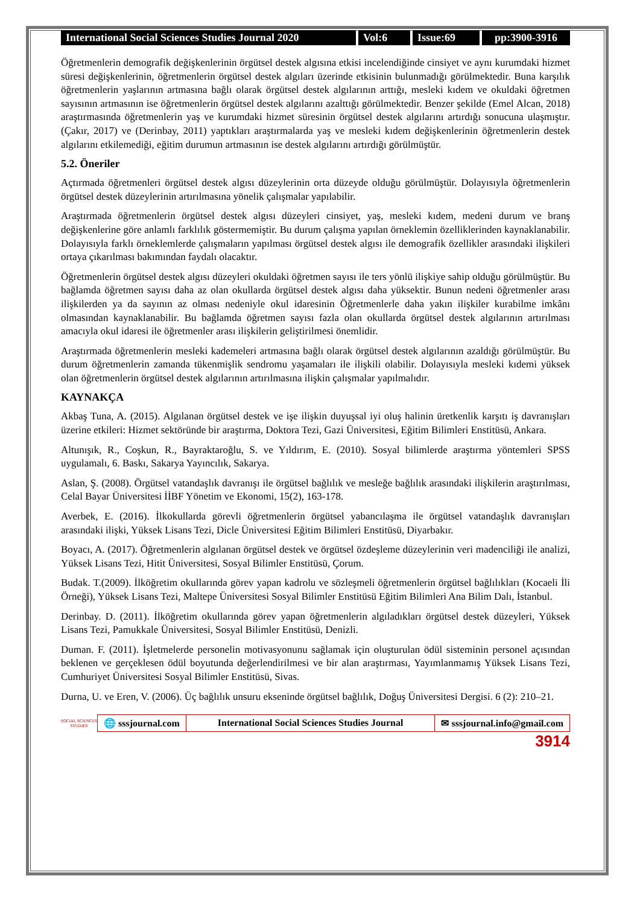International Social Sciences Studies Journal 2020
Vol:6 Issue:69 pp:3900-3916
Öğretmenlerin demografik değişkenlerinin örgütsel destek algısına etkisi incelendiğinde cinsiyet ve aynı kurumdaki hizmet süresi değişkenlerinin, öğretmenlerin örgütsel destek algıları üzerinde etkisinin bulunmadığı görülmektedir. Buna karşılık öğretmenlerin yaşlarının artmasına bağlı olarak örgütsel destek algılarının arttığı, mesleki kıdem ve okuldaki öğretmen sayısının artmasının ise öğretmenlerin örgütsel destek algılarını azalttığı görülmektedir. Benzer şekilde (Emel Alcan, 2018) araştırmasında öğretmenlerin yaş ve kurumdaki hizmet süresinin örgütsel destek algılarını artırdığı sonucuna ulaşmıştır. (Çakır, 2017) ve (Derinbay, 2011) yaptıkları araştırmalarda yaş ve mesleki kıdem değişkenlerinin öğretmenlerin destek algılarını etkilemediği, eğitim durumun artmasının ise destek algılarını artırdığı görülmüştür.
5.2. Öneriler
Açtırmada öğretmenleri örgütsel destek algısı düzeylerinin orta düzeyde olduğu görülmüştür. Dolayısıyla öğretmenlerin örgütsel destek düzeylerinin artırılmasına yönelik çalışmalar yapılabilir.
Araştırmada öğretmenlerin örgütsel destek algısı düzeyleri cinsiyet, yaş, mesleki kıdem, medeni durum ve branş değişkenlerine göre anlamlı farklılık göstermemiştir. Bu durum çalışma yapılan örneklemin özelliklerinden kaynaklanabilir. Dolayısıyla farklı örneklemlerde çalışmaların yapılması örgütsel destek algısı ile demografik özellikler arasındaki ilişkileri ortaya çıkarılması bakımından faydalı olacaktır.
Öğretmenlerin örgütsel destek algısı düzeyleri okuldaki öğretmen sayısı ile ters yönlü ilişkiye sahip olduğu görülmüştür. Bu bağlamda öğretmen sayısı daha az olan okullarda örgütsel destek algısı daha yüksektir. Bunun nedeni öğretmenler arası ilişkilerden ya da sayının az olması nedeniyle okul idaresinin Öğretmenlerle daha yakın ilişkiler kurabilme imkânı olmasından kaynaklanabilir. Bu bağlamda öğretmen sayısı fazla olan okullarda örgütsel destek algılarının artırılması amacıyla okul idaresi ile öğretmenler arası ilişkilerin geliştirilmesi önemlidir.
Araştırmada öğretmenlerin mesleki kademeleri artmasına bağlı olarak örgütsel destek algılarının azaldığı görülmüştür. Bu durum öğretmenlerin zamanda tükenmişlik sendromu yaşamaları ile ilişkili olabilir. Dolayısıyla mesleki kıdemi yüksek olan öğretmenlerin örgütsel destek algılarının artırılmasına ilişkin çalışmalar yapılmalıdır.
KAYNAKÇA
Akbaş Tuna, A. (2015). Algılanan örgütsel destek ve işe ilişkin duyuşsal iyi oluş halinin üretkenlik karşıtı iş davranışları üzerine etkileri: Hizmet sektöründe bir araştırma, Doktora Tezi, Gazi Üniversitesi, Eğitim Bilimleri Enstitüsü, Ankara.
Altunışık, R., Coşkun, R., Bayraktaroğlu, S. ve Yıldırım, E. (2010). Sosyal bilimlerde araştırma yöntemleri SPSS uygulamalı, 6. Baskı, Sakarya Yayıncılık, Sakarya.
Aslan, Ş. (2008). Örgütsel vatandaşlık davranışı ile örgütsel bağlılık ve mesleğe bağlılık arasındaki ilişkilerin araştırılması, Celal Bayar Üniversitesi İİBF Yönetim ve Ekonomi, 15(2), 163-178.
Averbek, E. (2016). İlkokullarda görevli öğretmenlerin örgütsel yabancılaşma ile örgütsel vatandaşlık davranışları arasındaki ilişki, Yüksek Lisans Tezi, Dicle Üniversitesi Eğitim Bilimleri Enstitüsü, Diyarbakır.
Boyacı, A. (2017). Öğretmenlerin algılanan örgütsel destek ve örgütsel özdeşleme düzeylerinin veri madenciliği ile analizi, Yüksek Lisans Tezi, Hitit Üniversitesi, Sosyal Bilimler Enstitüsü, Çorum.
Budak. T.(2009). İlköğretim okullarında görev yapan kadrolu ve sözleşmeli öğretmenlerin örgütsel bağlılıkları (Kocaeli İli Örneği), Yüksek Lisans Tezi, Maltepe Üniversitesi Sosyal Bilimler Enstitüsü Eğitim Bilimleri Ana Bilim Dalı, İstanbul.
Derinbay. D. (2011). İlköğretim okullarında görev yapan öğretmenlerin algıladıkları örgütsel destek düzeyleri, Yüksek Lisans Tezi, Pamukkale Üniversitesi, Sosyal Bilimler Enstitüsü, Denizli.
Duman. F. (2011). İşletmelerde personelin motivasyonunu sağlamak için oluşturulan ödül sisteminin personel açısından beklenen ve gerçeklesen ödül boyutunda değerlendirilmesi ve bir alan araştırması, Yayımlanmamış Yüksek Lisans Tezi, Cumhuriyet Üniversitesi Sosyal Bilimler Enstitüsü, Sivas.
Durna, U. ve Eren, V. (2006). Üç bağlılık unsuru ekseninde örgütsel bağlılık, Doğuş Üniversitesi Dergisi. 6 (2): 210–21.
SOCIAL SCIENCES STUDIES
🌐 sssjournal.com International Social Sciences Studies Journal
✉ sssjournal.info@gmail.com
3914